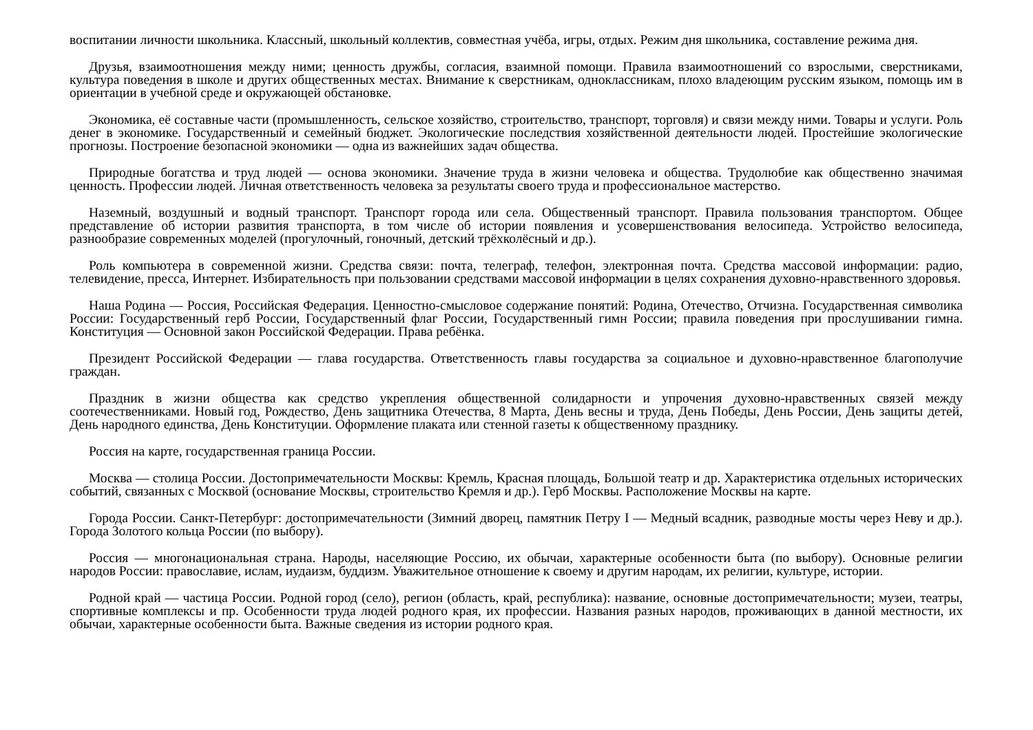воспитании личности школьника. Классный, школьный коллектив, совместная учёба, игры, отдых. Режим дня школьника, составление режима дня.
Друзья, взаимоотношения между ними; ценность дружбы, согласия, взаимной помощи. Правила взаимоотношений со взрослыми, сверстниками, культура поведения в школе и других общественных местах. Внимание к сверстникам, одноклассникам, плохо владеющим русским языком, помощь им в ориентации в учебной среде и окружающей обстановке.
Экономика, её составные части (промышленность, сельское хозяйство, строительство, транспорт, торговля) и связи между ними. Товары и услуги. Роль денег в экономике. Государственный и семейный бюджет. Экологические последствия хозяйственной деятельности людей. Простейшие экологические прогнозы. Построение безопасной экономики — одна из важнейших задач общества.
Природные богатства и труд людей — основа экономики. Значение труда в жизни человека и общества. Трудолюбие как общественно значимая ценность. Профессии людей. Личная ответственность человека за результаты своего труда и профессиональное мастерство.
Наземный, воздушный и водный транспорт. Транспорт города или села. Общественный транспорт. Правила пользования транспортом. Общее представление об истории развития транспорта, в том числе об истории появления и усовершенствования велосипеда. Устройство велосипеда, разнообразие современных моделей (прогулочный, гоночный, детский трёхколёсный и др.).
Роль компьютера в современной жизни. Средства связи: почта, телеграф, телефон, электронная почта. Средства массовой информации: радио, телевидение, пресса, Интернет. Избирательность при пользовании средствами массовой информации в целях сохранения духовно-нравственного здоровья.
Наша Родина — Россия, Российская Федерация. Ценностно-смысловое содержание понятий: Родина, Отечество, Отчизна. Государственная символика России: Государственный герб России, Государственный флаг России, Государственный гимн России; правила поведения при прослушивании гимна. Конституция — Основной закон Российской Федерации. Права ребёнка.
Президент Российской Федерации — глава государства. Ответственность главы государства за социальное и духовно-нравственное благополучие граждан.
Праздник в жизни общества как средство укрепления общественной солидарности и упрочения духовно-нравственных связей между соотечественниками. Новый год, Рождество, День защитника Отечества, 8 Марта, День весны и труда, День Победы, День России, День защиты детей, День народного единства, День Конституции. Оформление плаката или стенной газеты к общественному празднику.
Россия на карте, государственная граница России.
Москва — столица России. Достопримечательности Москвы: Кремль, Красная площадь, Большой театр и др. Характеристика отдельных исторических событий, связанных с Москвой (основание Москвы, строительство Кремля и др.). Герб Москвы. Расположение Москвы на карте.
Города России. Санкт-Петербург: достопримечательности (Зимний дворец, памятник Петру I — Медный всадник, разводные мосты через Неву и др.). Города Золотого кольца России (по выбору).
Россия — многонациональная страна. Народы, населяющие Россию, их обычаи, характерные особенности быта (по выбору). Основные религии народов России: православие, ислам, иудаизм, буддизм. Уважительное отношение к своему и другим народам, их религии, культуре, истории.
Родной край — частица России. Родной город (село), регион (область, край, республика): название, основные достопримечательности; музеи, театры, спортивные комплексы и пр. Особенности труда людей родного края, их профессии. Названия разных народов, проживающих в данной местности, их обычаи, характерные особенности быта. Важные сведения из истории родного края.